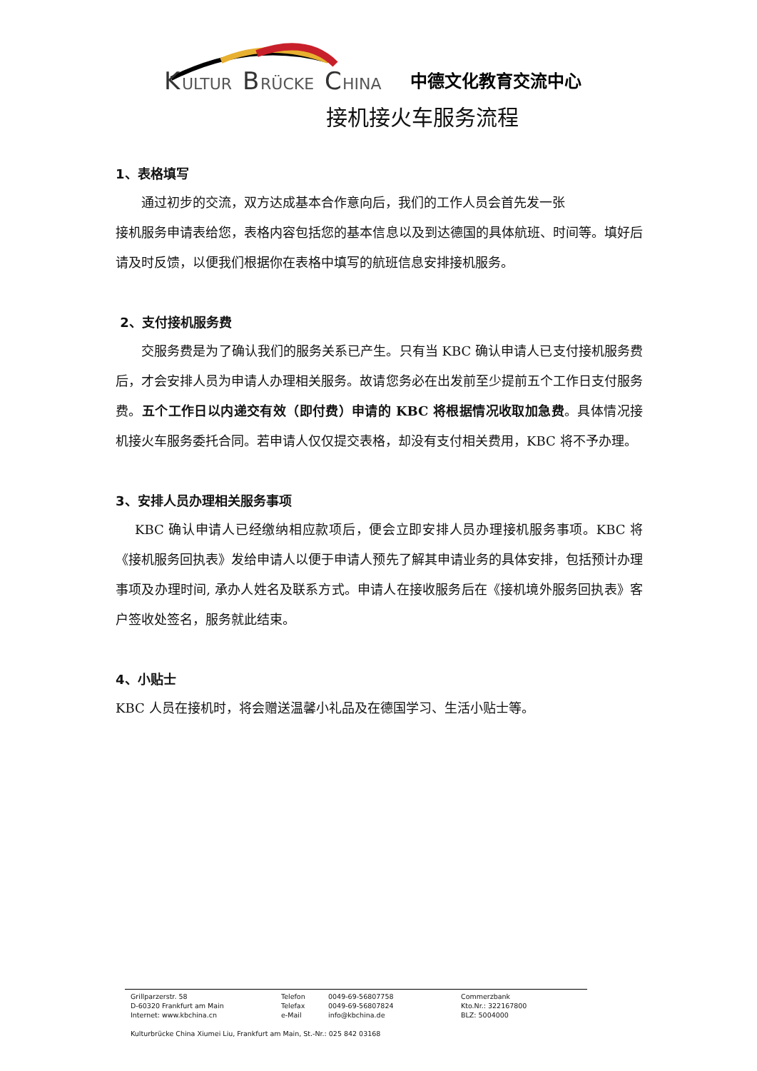K
ULTUR
B
RÜCKE
C
HINA
中德文化教育交流中心
接机接火车服务流程
1、表格填写
  通过初步的交流，双方达成基本合作意向后，我们的工作人员会首先发一张
接机服务申请表给您，表格内容包括您的基本信息以及到达德国的具体航班、时间等。填好后请及时反馈，以便我们根据你在表格中填写的航班信息安排接机服务。
2、支付接机服务费
  交服务费是为了确认我们的服务关系已产生。只有当 KBC 确认申请人已支付接机服务费后，才会安排人员为申请人办理相关服务。故请您务必在出发前至少提前五个工作日支付服务费。五个工作日以内递交有效（即付费）申请的 KBC 将根据情况收取加急费。具体情况接机接火车服务委托合同。若申请人仅仅提交表格，却没有支付相关费用，KBC 将不予办理。
3、安排人员办理相关服务事项
  KBC 确认申请人已经缴纳相应款项后，便会立即安排人员办理接机服务事项。KBC 将《接机服务回执表》发给申请人以便于申请人预先了解其申请业务的具体安排，包括预计办理事项及办理时间, 承办人姓名及联系方式。申请人在接收服务后在《接机境外服务回执表》客户签收处签名，服务就此结束。
4、小贴士
KBC 人员在接机时，将会赠送温馨小礼品及在德国学习、生活小贴士等。
| Grillparzerstr. 58 | Telefon | 0049-69-56807758 | Commerzbank |
| D-60320 Frankfurt am Main | Telefax | 0049-69-56807824 | Kto.Nr.: 322167800 |
| Internet: www.kbchina.cn | e-Mail | info@kbchina.de | BLZ: 5004000 |
Kulturbrücke China Xiumei Liu, Frankfurt am Main, St.-Nr.: 025 842 03168